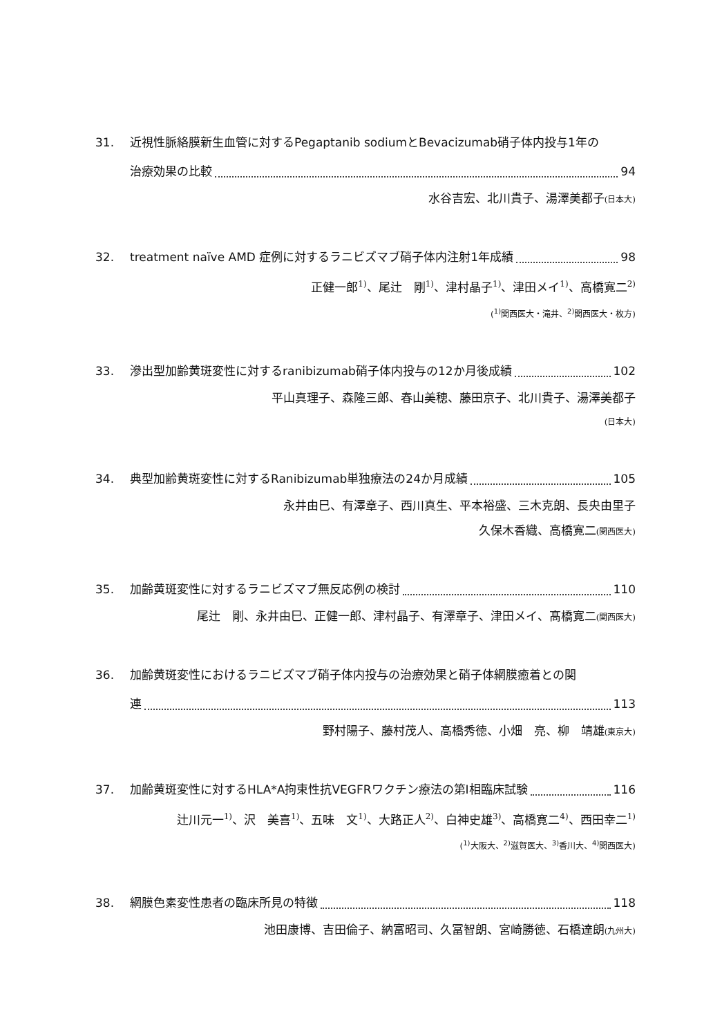31. 近視性脈絡膜新生血管に対するPegaptanib sodiumとBevacizumab硝子体内投与1年の
治療効果の比較 94
水谷吉宏、北川貴子、湯澤美都子(日本大)
32. treatment naïve AMD 症例に対するラニビズマブ硝子体内注射1年成績 98
正健一郎<sup>1)</sup>、尾辻　剛<sup>1)</sup>、津村晶子<sup>1)</sup>、津田メイ<sup>1)</sup>、高橋寛二<sup>2)</sup>
(<sup>1)</sup>関西医大・滝井、<sup>2)</sup>関西医大・枚方)
33. 滲出型加齢黄斑変性に対するranibizumab硝子体内投与の12か月後成績 102
平山真理子、森隆三郎、春山美穂、藤田京子、北川貴子、湯澤美都子
(日本大)
34. 典型加齢黄斑変性に対するRanibizumab単独療法の24か月成績 105
永井由巳、有澤章子、西川真生、平本裕盛、三木克朗、長央由里子
久保木香織、高橋寛二(関西医大)
35. 加齢黄斑変性に対するラニビズマブ無反応例の検討 110
尾辻　剛、永井由巳、正健一郎、津村晶子、有澤章子、津田メイ、髙橋寛二(関西医大)
36. 加齢黄斑変性におけるラニビズマブ硝子体内投与の治療効果と硝子体網膜癒着との関
連 113
野村陽子、藤村茂人、高橋秀徳、小畑　亮、柳　靖雄(東京大)
37. 加齢黄斑変性に対するHLA*A拘束性抗VEGFRワクチン療法の第I相臨床試験 116
辻川元一<sup>1)</sup>、沢　美喜<sup>1)</sup>、五味　文<sup>1)</sup>、大路正人<sup>2)</sup>、白神史雄<sup>3)</sup>、高橋寛二<sup>4)</sup>、西田幸二<sup>1)</sup>
(<sup>1)</sup>大阪大、<sup>2)</sup>滋賀医大、<sup>3)</sup>香川大、<sup>4)</sup>関西医大)
38. 網膜色素変性患者の臨床所見の特徴 118
池田康博、吉田倫子、納富昭司、久冨智朗、宮崎勝徳、石橋達朗(九州大)